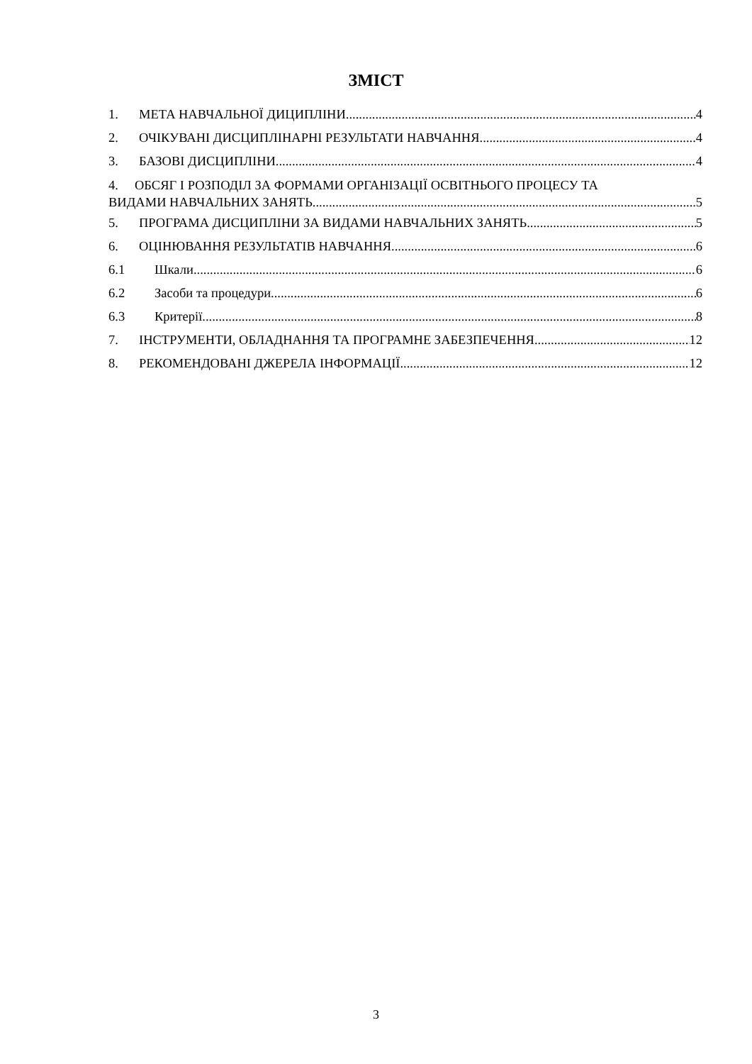ЗМІСТ
1. МЕТА НАВЧАЛЬНОЇ ДИЦИПЛІНИ 4
2. ОЧІКУВАНІ ДИСЦИПЛІНАРНІ РЕЗУЛЬТАТИ НАВЧАННЯ 4
3. БАЗОВІ ДИСЦИПЛІНИ 4
4. ОБСЯГ І РОЗПОДІЛ ЗА ФОРМАМИ ОРГАНІЗАЦІЇ ОСВІТНЬОГО ПРОЦЕСУ ТА
ВИДАМИ НАВЧАЛЬНИХ ЗАНЯТЬ 5
5. ПРОГРАМА ДИСЦИПЛІНИ ЗА ВИДАМИ НАВЧАЛЬНИХ ЗАНЯТЬ 5
6. ОЦІНЮВАННЯ РЕЗУЛЬТАТІВ НАВЧАННЯ 6
6.1 Шкали 6
6.2 Засоби та процедури 6
6.3 Критерії 8
7. ІНСТРУМЕНТИ, ОБЛАДНАННЯ ТА ПРОГРАМНЕ ЗАБЕЗПЕЧЕННЯ 12
8. РЕКОМЕНДОВАНІ ДЖЕРЕЛА ІНФОРМАЦІЇ 12
3